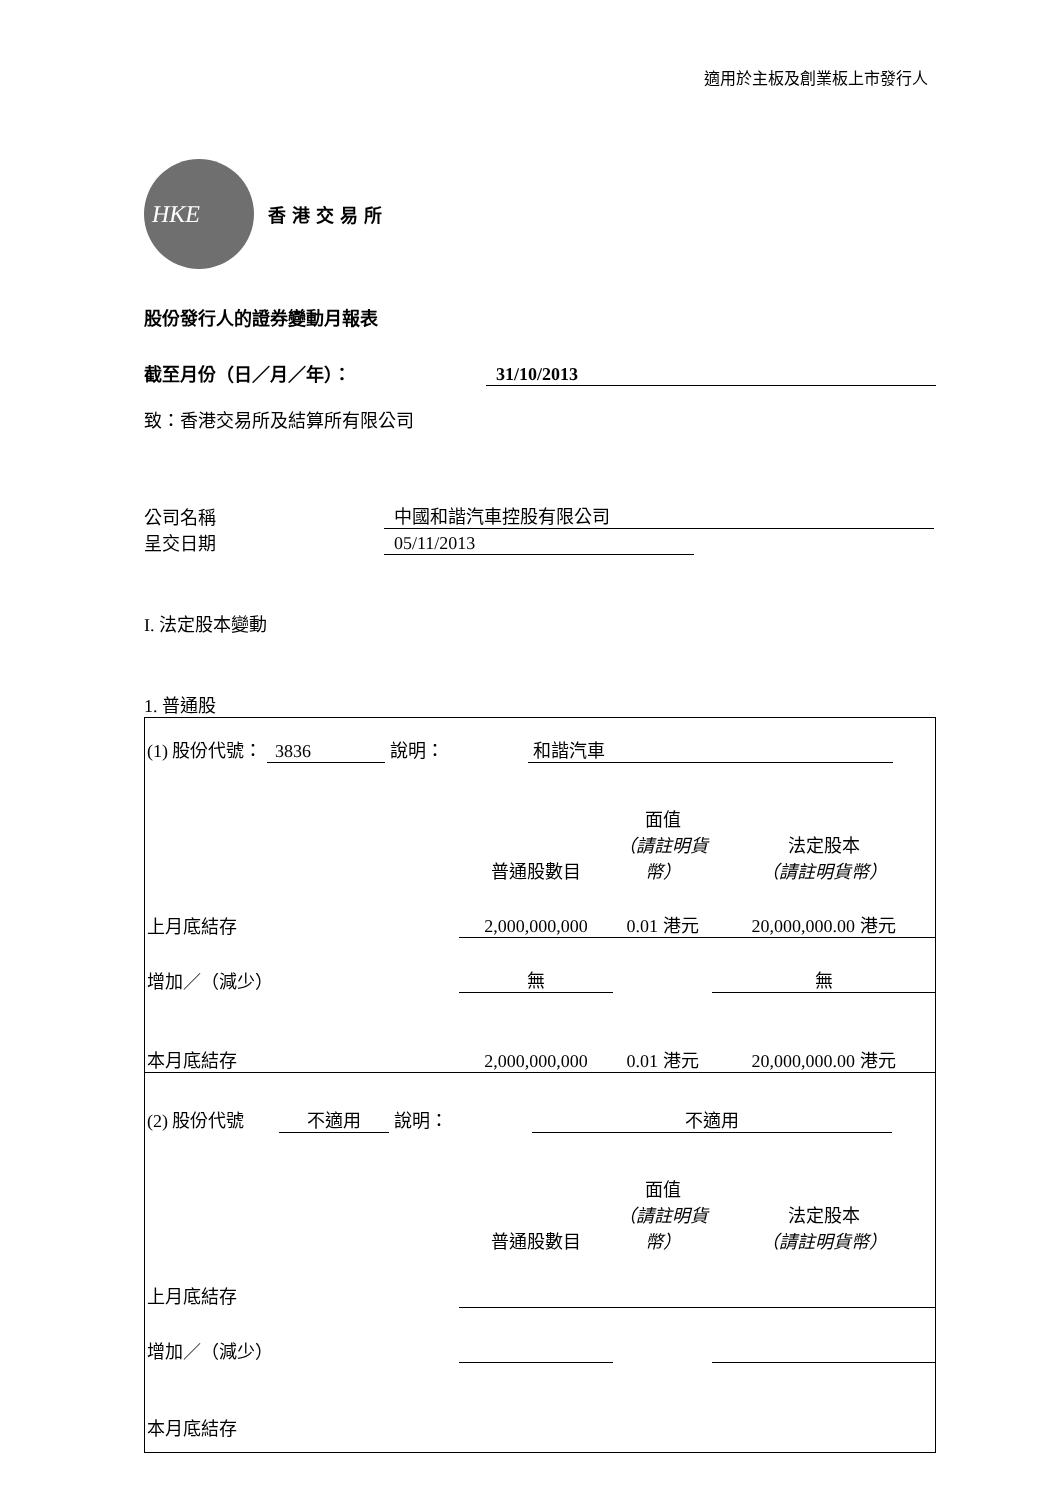適用於主板及創業板上市發行人
HKE
香港交易所
股份發行人的證券變動月報表
截至月份（日／月／年）： 31/10/2013
致：香港交易所及結算所有限公司
公司名稱 中國和諧汽車控股有限公司
呈交日期 05/11/2013
I. 法定股本變動
1. 普通股
| (1) 股份代號： 3836 說明： 和諧汽車 | | | |
| | 普通股數目 | 面值 （請註明貨幣） | 法定股本 （請註明貨幣） |
| 上月底結存 | 2,000,000,000 | 0.01 港元 | 20,000,000.00 港元 |
| 增加／（減少） | 無 | | 無 |
| 本月底結存 | 2,000,000,000 | 0.01 港元 | 20,000,000.00 港元 |
| (2) 股份代號 不適用 說明： 不適用 | | | |
| | 普通股數目 | 面值 （請註明貨幣） | 法定股本 （請註明貨幣） |
| 上月底結存 | | | |
| 增加／（減少） | | | |
| 本月底結存 | | | |